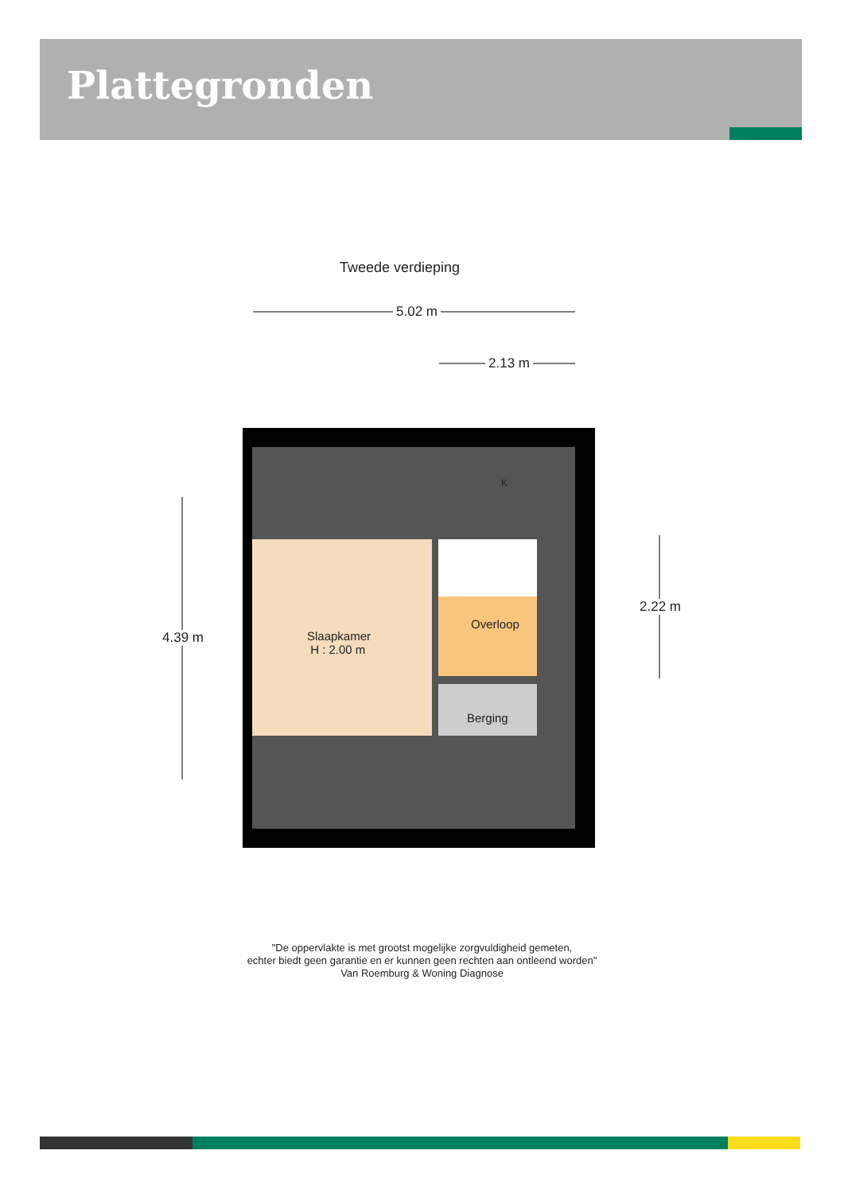Plattegronden
Tweede verdieping
5.02 m
2.13 m
4.39 m
2.22 m
K
Slaapkamer
H : 2.00 m
Overloop
Berging
"De oppervlakte is met grootst mogelijke zorgvuldigheid gemeten,
echter biedt geen garantie en er kunnen geen rechten aan ontleend worden"
Van Roemburg & Woning Diagnose